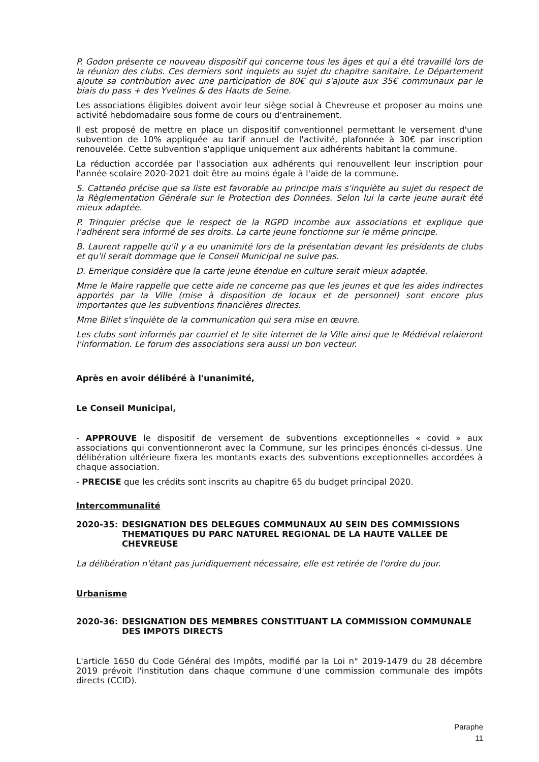P. Godon présente ce nouveau dispositif qui concerne tous les âges et qui a été travaillé lors de la réunion des clubs. Ces derniers sont inquiets au sujet du chapitre sanitaire. Le Département ajoute sa contribution avec une participation de 80€ qui s'ajoute aux 35€ communaux par le biais du pass + des Yvelines & des Hauts de Seine.
Les associations éligibles doivent avoir leur siège social à Chevreuse et proposer au moins une activité hebdomadaire sous forme de cours ou d'entrainement.
Il est proposé de mettre en place un dispositif conventionnel permettant le versement d'une subvention de 10% appliquée au tarif annuel de l'activité, plafonnée à 30€ par inscription renouvelée. Cette subvention s'applique uniquement aux adhérents habitant la commune.
La réduction accordée par l'association aux adhérents qui renouvellent leur inscription pour l'année scolaire 2020-2021 doit être au moins égale à l'aide de la commune.
S. Cattanéo précise que sa liste est favorable au principe mais s'inquiète au sujet du respect de la Règlementation Générale sur le Protection des Données. Selon lui la carte jeune aurait été mieux adaptée.
P. Trinquier précise que le respect de la RGPD incombe aux associations et explique que l'adhérent sera informé de ses droits. La carte jeune fonctionne sur le même principe.
B. Laurent rappelle qu'il y a eu unanimité lors de la présentation devant les présidents de clubs et qu'il serait dommage que le Conseil Municipal ne suive pas.
D. Emerique considère que la carte jeune étendue en culture serait mieux adaptée.
Mme le Maire rappelle que cette aide ne concerne pas que les jeunes et que les aides indirectes apportés par la Ville (mise à disposition de locaux et de personnel) sont encore plus importantes que les subventions financières directes.
Mme Billet s'inquiète de la communication qui sera mise en œuvre.
Les clubs sont informés par courriel et le site internet de la Ville ainsi que le Médiéval relaieront l'information. Le forum des associations sera aussi un bon vecteur.
Après en avoir délibéré à l'unanimité,
Le Conseil Municipal,
- APPROUVE le dispositif de versement de subventions exceptionnelles « covid » aux associations qui conventionneront avec la Commune, sur les principes énoncés ci-dessus. Une délibération ultérieure fixera les montants exacts des subventions exceptionnelles accordées à chaque association.
- PRECISE que les crédits sont inscrits au chapitre 65 du budget principal 2020.
Intercommunalité
2020-35: DESIGNATION DES DELEGUES COMMUNAUX AU SEIN DES COMMISSIONS THEMATIQUES DU PARC NATUREL REGIONAL DE LA HAUTE VALLEE DE CHEVREUSE
La délibération n'étant pas juridiquement nécessaire, elle est retirée de l'ordre du jour.
Urbanisme
2020-36: DESIGNATION DES MEMBRES CONSTITUANT LA COMMISSION COMMUNALE DES IMPOTS DIRECTS
L'article 1650 du Code Général des Impôts, modifié par la Loi n° 2019-1479 du 28 décembre 2019 prévoit l'institution dans chaque commune d'une commission communale des impôts directs (CCID).
Paraphe
11